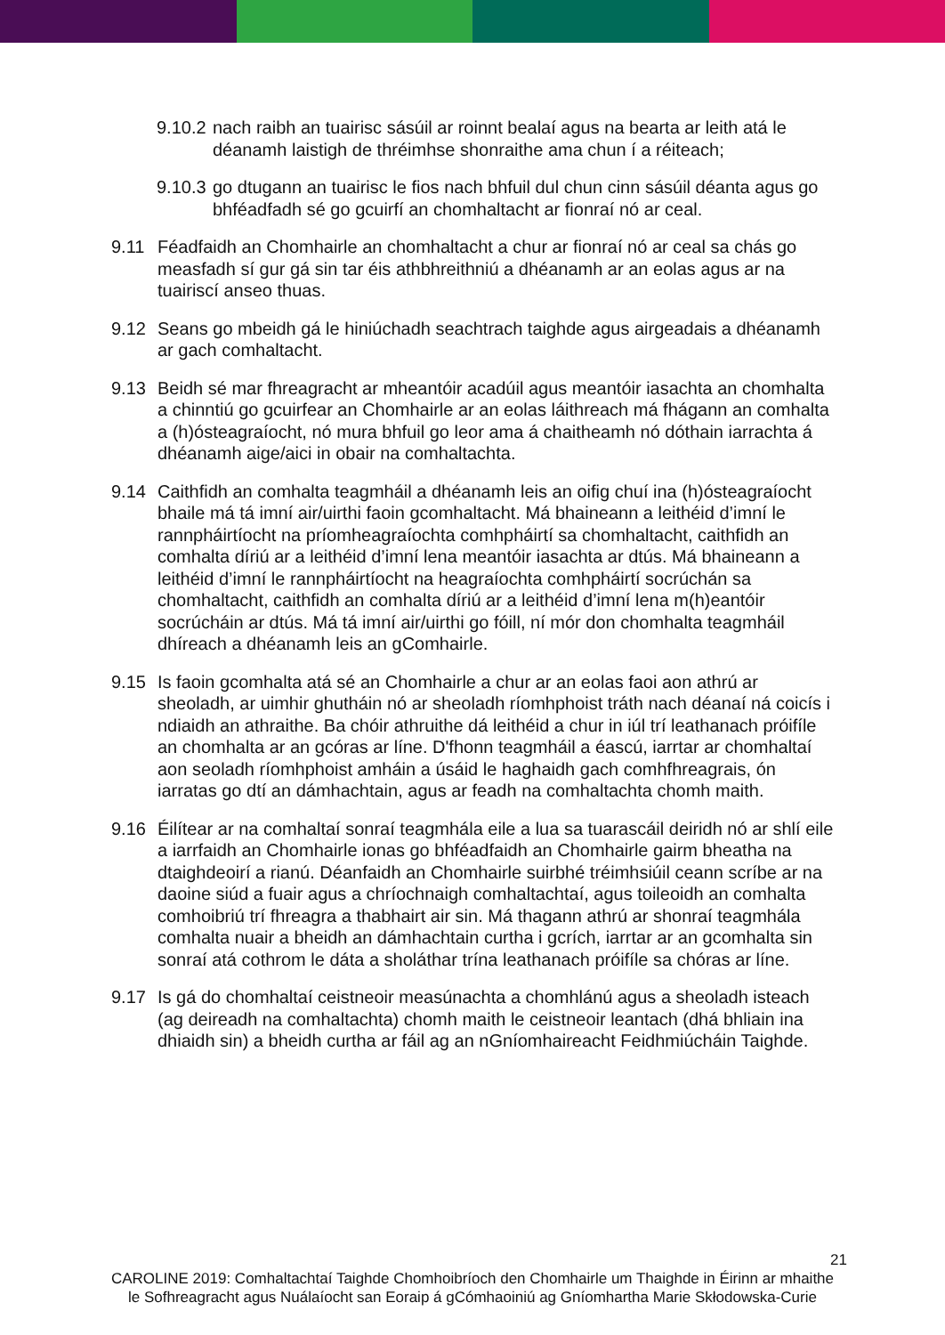9.10.2
nach raibh an tuairisc sásúil ar roinnt bealaí agus na bearta ar leith atá le déanamh laistigh de thréimhse shonraithe ama chun í a réiteach;
9.10.3
go dtugann an tuairisc le fios nach bhfuil dul chun cinn sásúil déanta agus go bhféadfadh sé go gcuirfí an chomhaltacht ar fionraí nó ar ceal.
9.11 Féadfaidh an Chomhairle an chomhaltacht a chur ar fionraí nó ar ceal sa chás go measfadh sí gur gá sin tar éis athbhreithniú a dhéanamh ar an eolas agus ar na tuairiscí anseo thuas.
9.12 Seans go mbeidh gá le hiniúchadh seachtrach taighde agus airgeadais a dhéanamh ar gach comhaltacht.
9.13 Beidh sé mar fhreagracht ar mheantóir acadúil agus meantóir iasachta an chomhalta a chinntiú go gcuirfear an Chomhairle ar an eolas láithreach má fhágann an comhalta a (h)ósteagraíocht, nó mura bhfuil go leor ama á chaitheamh nó dóthain iarrachta á dhéanamh aige/aici in obair na comhaltachta.
9.14 Caithfidh an comhalta teagmháil a dhéanamh leis an oifig chuí ina (h)ósteagraíocht bhaile má tá imní air/uirthi faoin gcomhaltacht. Má bhaineann a leithéid d’imní le rannpháirtíocht na príomheagraíochta comhpháirtí sa chomhaltacht, caithfidh an comhalta díriú ar a leithéid d’imní lena meantóir iasachta ar dtús. Má bhaineann a leithéid d’imní le rannpháirtíocht na heagraíochta comhpháirtí socrúchán sa chomhaltacht, caithfidh an comhalta díriú ar a leithéid d’imní lena m(h)eantóir socrúcháin ar dtús. Má tá imní air/uirthi go fóill, ní mór don chomhalta teagmháil dhíreach a dhéanamh leis an gComhairle.
9.15 Is faoin gcomhalta atá sé an Chomhairle a chur ar an eolas faoi aon athrú ar sheoladh, ar uimhir ghutháin nó ar sheoladh ríomhphoist tráth nach déanaí ná coicís i ndiaidh an athraithe. Ba chóir athruithe dá leithéid a chur in iúl trí leathanach próifíle an chomhalta ar an gcóras ar líne. D'fhonn teagmháil a éascú, iarrtar ar chomhaltaí aon seoladh ríomhphoist amháin a úsáid le haghaidh gach comhfhreagrais, ón iarratas go dtí an dámhachtain, agus ar feadh na comhaltachta chomh maith.
9.16 Éilítear ar na comhaltaí sonraí teagmhála eile a lua sa tuarascáil deiridh nó ar shlí eile a iarrfaidh an Chomhairle ionas go bhféadfaidh an Chomhairle gairm bheatha na dtaighdeoirí a rianú. Déanfaidh an Chomhairle suirbhé tréimhsiúil ceann scríbe ar na daoine siúd a fuair agus a chríochnaigh comhaltachtaí, agus toileoidh an comhalta comhoibriú trí fhreagra a thabhairt air sin. Má thagann athrú ar shonraí teagmhála comhalta nuair a bheidh an dámhachtain curtha i gcrích, iarrtar ar an gcomhalta sin sonraí atá cothrom le dáta a sholáthar trína leathanach próifíle sa chóras ar líne.
9.17 Is gá do chomhaltaí ceistneoir measúnachta a chomhlánú agus a sheoladh isteach (ag deireadh na comhaltachta) chomh maith le ceistneoir leantach (dhá bhliain ina dhiaidh sin) a bheidh curtha ar fáil ag an nGníomhaireacht Feidhmiúcháin Taighde.
21
CAROLINE 2019: Comhaltachtaí Taighde Chomhoibríoch den Chomhairle um Thaighde in Éirinn ar mhaithe le Sofhreagracht agus Nuálaíocht san Eoraip á gCómhaoiniú ag Gníomhartha Marie Skłodowska-Curie